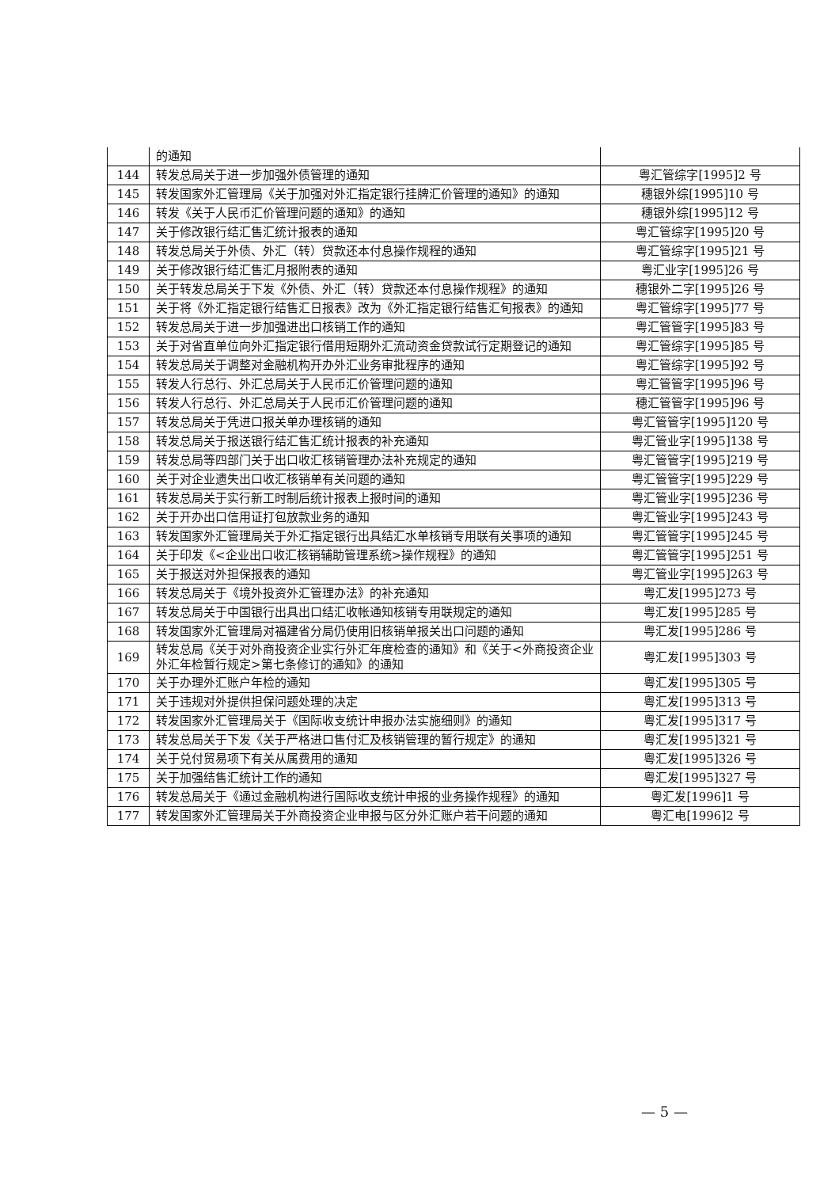| | 的通知 | |
| 144 | 转发总局关于进一步加强外债管理的通知 | 粤汇管综字[1995]2 号 |
| 145 | 转发国家外汇管理局《关于加强对外汇指定银行挂牌汇价管理的通知》的通知 | 穗银外综[1995]10 号 |
| 146 | 转发《关于人民币汇价管理问题的通知》的通知 | 穗银外综[1995]12 号 |
| 147 | 关于修改银行结汇售汇统计报表的通知 | 粤汇管综字[1995]20 号 |
| 148 | 转发总局关于外债、外汇（转）贷款还本付息操作规程的通知 | 粤汇管综字[1995]21 号 |
| 149 | 关于修改银行结汇售汇月报附表的通知 | 粤汇业字[1995]26 号 |
| 150 | 关于转发总局关于下发《外债、外汇（转）贷款还本付息操作规程》的通知 | 穗银外二字[1995]26 号 |
| 151 | 关于将《外汇指定银行结售汇日报表》改为《外汇指定银行结售汇旬报表》的通知 | 粤汇管综字[1995]77 号 |
| 152 | 转发总局关于进一步加强进出口核销工作的通知 | 粤汇管管字[1995]83 号 |
| 153 | 关于对省直单位向外汇指定银行借用短期外汇流动资金贷款试行定期登记的通知 | 粤汇管综字[1995]85 号 |
| 154 | 转发总局关于调整对金融机构开办外汇业务审批程序的通知 | 粤汇管综字[1995]92 号 |
| 155 | 转发人行总行、外汇总局关于人民币汇价管理问题的通知 | 粤汇管管字[1995]96 号 |
| 156 | 转发人行总行、外汇总局关于人民币汇价管理问题的通知 | 穗汇管管字[1995]96 号 |
| 157 | 转发总局关于凭进口报关单办理核销的通知 | 粤汇管管字[1995]120 号 |
| 158 | 转发总局关于报送银行结汇售汇统计报表的补充通知 | 粤汇管业字[1995]138 号 |
| 159 | 转发总局等四部门关于出口收汇核销管理办法补充规定的通知 | 粤汇管管字[1995]219 号 |
| 160 | 关于对企业遗失出口收汇核销单有关问题的通知 | 粤汇管管字[1995]229 号 |
| 161 | 转发总局关于实行新工时制后统计报表上报时间的通知 | 粤汇管业字[1995]236 号 |
| 162 | 关于开办出口信用证打包放款业务的通知 | 粤汇管业字[1995]243 号 |
| 163 | 转发国家外汇管理局关于外汇指定银行出具结汇水单核销专用联有关事项的通知 | 粤汇管管字[1995]245 号 |
| 164 | 关于印发《<企业出口收汇核销辅助管理系统>操作规程》的通知 | 粤汇管管字[1995]251 号 |
| 165 | 关于报送对外担保报表的通知 | 粤汇管业字[1995]263 号 |
| 166 | 转发总局关于《境外投资外汇管理办法》的补充通知 | 粤汇发[1995]273 号 |
| 167 | 转发总局关于中国银行出具出口结汇收帐通知核销专用联规定的通知 | 粤汇发[1995]285 号 |
| 168 | 转发国家外汇管理局对福建省分局仍使用旧核销单报关出口问题的通知 | 粤汇发[1995]286 号 |
| 169 | 转发总局《关于对外商投资企业实行外汇年度检查的通知》和《关于<外商投资企业外汇年检暂行规定>第七条修订的通知》的通知 | 粤汇发[1995]303 号 |
| 170 | 关于办理外汇账户年检的通知 | 粤汇发[1995]305 号 |
| 171 | 关于违规对外提供担保问题处理的决定 | 粤汇发[1995]313 号 |
| 172 | 转发国家外汇管理局关于《国际收支统计申报办法实施细则》的通知 | 粤汇发[1995]317 号 |
| 173 | 转发总局关于下发《关于严格进口售付汇及核销管理的暂行规定》的通知 | 粤汇发[1995]321 号 |
| 174 | 关于兑付贸易项下有关从属费用的通知 | 粤汇发[1995]326 号 |
| 175 | 关于加强结售汇统计工作的通知 | 粤汇发[1995]327 号 |
| 176 | 转发总局关于《通过金融机构进行国际收支统计申报的业务操作规程》的通知 | 粤汇发[1996]1 号 |
| 177 | 转发国家外汇管理局关于外商投资企业申报与区分外汇账户若干问题的通知 | 粤汇电[1996]2 号 |
— 5 —